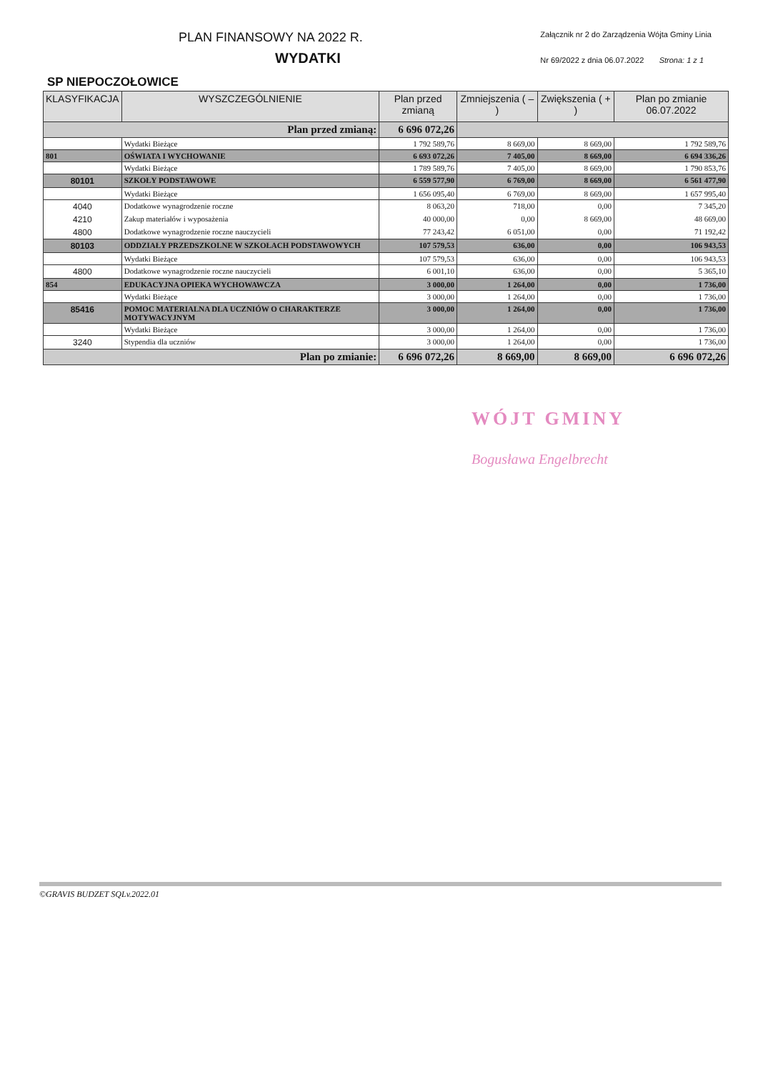PLAN FINANSOWY NA 2022 R.
Załącznik nr 2 do Zarządzenia Wójta Gminy Linia
Nr 69/2022 z dnia 06.07.2022 Strona: 1 z 1
WYDATKI
SP NIEPOCZOŁOWICE
| KLASYFIKACJA | WYSZCZEGÓLNIENIE | Plan przed zmianą | Zmniejszenia ( – ) | Zwiększenia ( + ) | Plan po zmianie 06.07.2022 |
| --- | --- | --- | --- | --- | --- |
| Plan przed zmianą: | | 6 696 072,26 | | | |
| | Wydatki Bieżące | 1 792 589,76 | 8 669,00 | 8 669,00 | 1 792 589,76 |
| 801 | OŚWIATA I WYCHOWANIE | 6 693 072,26 | 7 405,00 | 8 669,00 | 6 694 336,26 |
| | Wydatki Bieżące | 1 789 589,76 | 7 405,00 | 8 669,00 | 1 790 853,76 |
| 80101 | SZKOŁY PODSTAWOWE | 6 559 577,90 | 6 769,00 | 8 669,00 | 6 561 477,90 |
| | Wydatki Bieżące | 1 656 095,40 | 6 769,00 | 8 669,00 | 1 657 995,40 |
| 4040 | Dodatkowe wynagrodzenie roczne | 8 063,20 | 718,00 | 0,00 | 7 345,20 |
| 4210 | Zakup materiałów i wyposażenia | 40 000,00 | 0,00 | 8 669,00 | 48 669,00 |
| 4800 | Dodatkowe wynagrodzenie roczne nauczycieli | 77 243,42 | 6 051,00 | 0,00 | 71 192,42 |
| 80103 | ODDZIAŁY PRZEDSZKOLNE W SZKOŁACH PODSTAWOWYCH | 107 579,53 | 636,00 | 0,00 | 106 943,53 |
| | Wydatki Bieżące | 107 579,53 | 636,00 | 0,00 | 106 943,53 |
| 4800 | Dodatkowe wynagrodzenie roczne nauczycieli | 6 001,10 | 636,00 | 0,00 | 5 365,10 |
| 854 | EDUKACYJNA OPIEKA WYCHOWAWCZA | 3 000,00 | 1 264,00 | 0,00 | 1 736,00 |
| | Wydatki Bieżące | 3 000,00 | 1 264,00 | 0,00 | 1 736,00 |
| 85416 | POMOC MATERIALNA DLA UCZNIÓW O CHARAKTERZE MOTYWACYJNYM | 3 000,00 | 1 264,00 | 0,00 | 1 736,00 |
| | Wydatki Bieżące | 3 000,00 | 1 264,00 | 0,00 | 1 736,00 |
| 3240 | Stypendia dla uczniów | 3 000,00 | 1 264,00 | 0,00 | 1 736,00 |
| Plan po zmianie: | | 6 696 072,26 | 8 669,00 | 8 669,00 | 6 696 072,26 |
WÓJT GMINY
Bogusława Engelbrecht
©GRAVIS BUDZET SQLv.2022.01